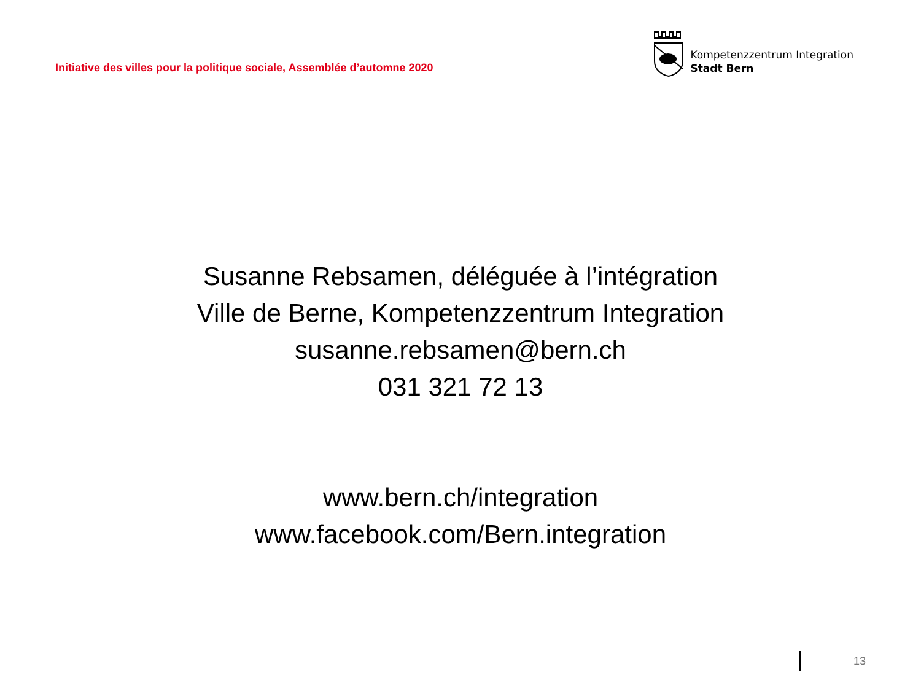Initiative des villes pour la politique sociale, Assemblée d’automne 2020
Kompetenzzentrum Integration
Stadt Bern
Susanne Rebsamen, déléguée à l’intégration
Ville de Berne, Kompetenzzentrum Integration
susanne.rebsamen@bern.ch
031 321 72 13
www.bern.ch/integration
www.facebook.com/Bern.integration
13